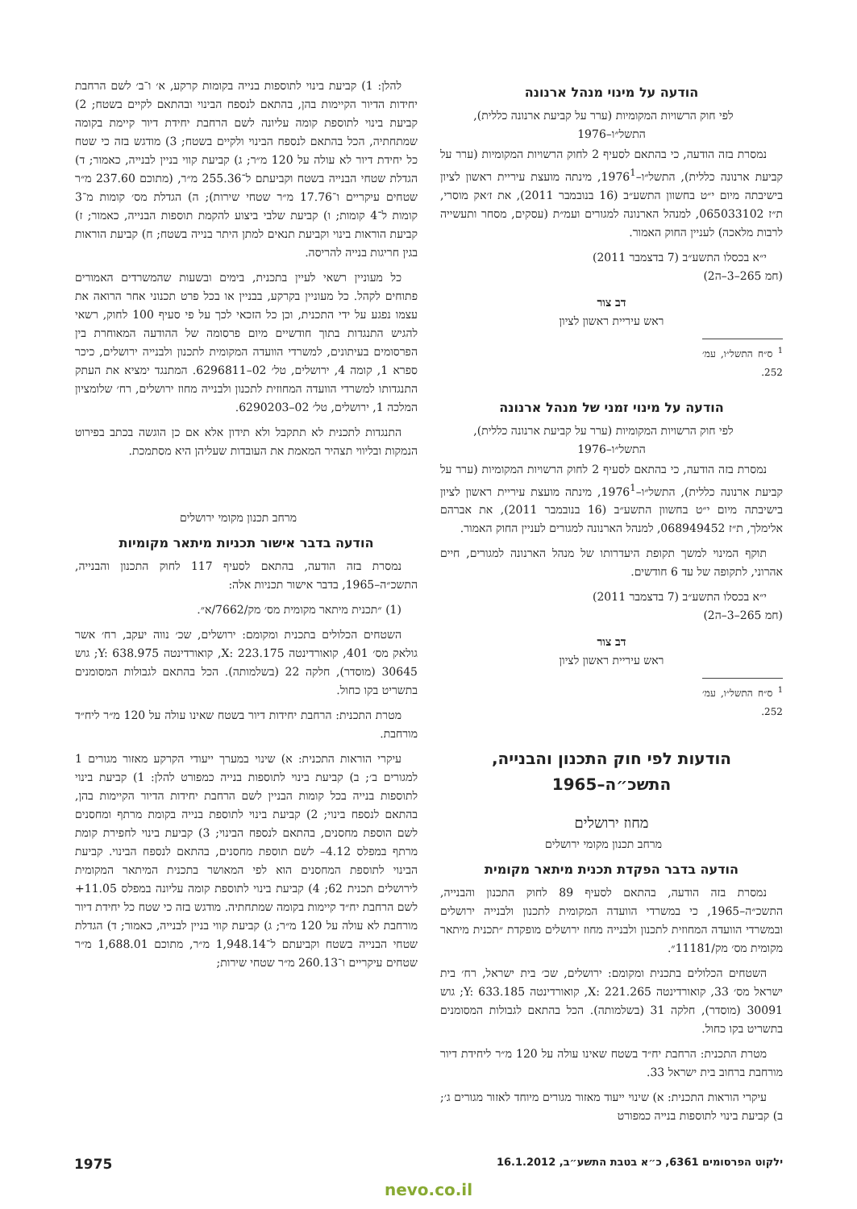הודעה על מינוי מנהל ארנונה
לפי חוק הרשויות המקומיות (ערר על קביעת ארנונה כללית), התשל״ו–1976
נמסרת בזה הודעה, כי בהתאם לסעיף 2 לחוק הרשויות המקומיות (ערר על קביעת ארנונה כללית), התשל״ו–1976<sup>1</sup>, מינתה מועצת עיריית ראשון לציון בישיבתה מיום י״ט בחשוון התשע״ב (16 בנובמבר 2011), את ז׳אק מוסרי, ת״ז 065033102, למנהל הארנונה למגורים ועמ״ת (עסקים, מסחר ותעשייה לרבות מלאכה) לעניין החוק האמור.
י״א בכסלו התשע״ב (7 בדצמבר 2011)
(חמ 265–3–ה2)
דב צור
ראש עיריית ראשון לציון
<sup>1</sup> ס״ח התשל״ו, עמ׳ 252.
הודעה על מינוי זמני של מנהל ארנונה
לפי חוק הרשויות המקומיות (ערר על קביעת ארנונה כללית), התשל״ו–1976
נמסרת בזה הודעה, כי בהתאם לסעיף 2 לחוק הרשויות המקומיות (ערר על קביעת ארנונה כללית), התשל״ו–1976<sup>1</sup>, מינתה מועצת עיריית ראשון לציון בישיבתה מיום י״ט בחשוון התשע״ב (16 בנובמבר 2011), את אברהם אלימלך, ת״ז 068949452, למנהל הארנונה למגורים לעניין החוק האמור.
תוקף המינוי למשך תקופת היעדרותו של מנהל הארנונה למגורים, חיים אהרוני, לתקופה של עד 6 חודשים.
י״א בכסלו התשע״ב (7 בדצמבר 2011)
(חמ 265–3–ה2)
דב צור
ראש עיריית ראשון לציון
<sup>1</sup> ס״ח התשל״ו, עמ׳ 252.
הודעות לפי חוק התכנון והבנייה,
התשכ״ה–1965
מחוז ירושלים
מרחב תכנון מקומי ירושלים
הודעה בדבר הפקדת תכנית מיתאר מקומית
נמסרת בזה הודעה, בהתאם לסעיף 89 לחוק התכנון והבנייה, התשכ״ה–1965, כי במשרדי הוועדה המקומית לתכנון ולבנייה ירושלים ובמשרדי הוועדה המחוזית לתכנון ולבנייה מחוז ירושלים מופקדת ״תכנית מיתאר מקומית מס׳ מק/11181״.
השטחים הכלולים בתכנית ומקומם: ירושלים, שכ׳ בית ישראל, רח׳ בית ישראל מס׳ 33, קואורדינטה X: 221.265, קואורדינטה Y: 633.185; גוש 30091 (מוסדר), חלקה 31 (בשלמותה). הכל בהתאם לגבולות המסומנים בתשריט בקו כחול.
מטרת התכנית: הרחבת יח״ד בשטח שאינו עולה על 120 מ״ר ליחידת דיור מורחבת ברחוב בית ישראל 33.
עיקרי הוראות התכנית: א) שינוי ייעוד מאזור מגורים מיוחד לאזור מגורים ג׳; ב) קביעת בינוי לתוספות בנייה כמפורט
להלן: 1) קביעת בינוי לתוספות בנייה בקומות קרקע, א׳ ו־ב׳ לשם הרחבת יחידות הדיור הקיימות בהן, בהתאם לנספח הבינוי ובהתאם לקיים בשטח; 2) קביעת בינוי לתוספת קומה עליונה לשם הרחבת יחידת דיור קיימת בקומה שמתחתיה, הכל בהתאם לנספח הבינוי ולקיים בשטח; 3) מודגש בזה כי שטח כל יחידת דיור לא עולה על 120 מ״ר; ג) קביעת קווי בניין לבנייה, כאמור; ד) הגדלת שטחי הבנייה בשטח וקביעתם ל־255.36 מ״ר, (מתוכם 237.60 מ״ר שטחים עיקריים ו־17.76 מ״ר שטחי שירות); ה) הגדלת מס׳ קומות מ־3 קומות ל־4 קומות; ו) קביעת שלבי ביצוע להקמת תוספות הבנייה, כאמור; ז) קביעת הוראות בינוי וקביעת תנאים למתן היתר בנייה בשטח; ח) קביעת הוראות בגין חריגות בנייה להריסה.
כל מעוניין רשאי לעיין בתכנית, בימים ובשעות שהמשרדים האמורים פתוחים לקהל. כל מעוניין בקרקע, בבניין או בכל פרט תכנוני אחר הרואה את עצמו נפגע על ידי התכנית, וכן כל הזכאי לכך על פי סעיף 100 לחוק, רשאי להגיש התנגדות בתוך חודשיים מיום פרסומה של ההודעה המאוחרת בין הפרסומים בעיתונים, למשרדי הוועדה המקומית לתכנון ולבנייה ירושלים, כיכר ספרא 1, קומה 4, ירושלים, טל׳ 02–6296811. המתנגד ימציא את העתק התנגדותו למשרדי הוועדה המחוזית לתכנון ולבנייה מחוז ירושלים, רח׳ שלומציון המלכה 1, ירושלים, טל׳ 02–6290203.
התנגדות לתכנית לא תתקבל ולא תידון אלא אם כן הוגשה בכתב בפירוט הנמקות ובליווי תצהיר המאמת את העובדות שעליהן היא מסתמכת.
מרחב תכנון מקומי ירושלים
הודעה בדבר אישור תכניות מיתאר מקומיות
נמסרת בזה הודעה, בהתאם לסעיף 117 לחוק התכנון והבנייה, התשכ״ה–1965, בדבר אישור תכניות אלה:
(1) ״תכנית מיתאר מקומית מס׳ מק/7662/א״.
השטחים הכלולים בתכנית ומקומם: ירושלים, שכ׳ נווה יעקב, רח׳ אשר גולאק מס׳ 401, קואורדינטה X: 223.175, קואורדינטה Y: 638.975; גוש 30645 (מוסדר), חלקה 22 (בשלמותה). הכל בהתאם לגבולות המסומנים בתשריט בקו כחול.
מטרת התכנית: הרחבת יחידות דיור בשטח שאינו עולה על 120 מ״ר ליח״ד מורחבת.
עיקרי הוראות התכנית: א) שינוי במערך ייעודי הקרקע מאזור מגורים 1 למגורים ב׳; ב) קביעת בינוי לתוספות בנייה כמפורט להלן: 1) קביעת בינוי לתוספות בנייה בכל קומות הבניין לשם הרחבת יחידות הדיור הקיימות בהן, בהתאם לנספח בינוי; 2) קביעת בינוי לתוספת בנייה בקומת מרתף ומחסנים לשם הוספת מחסנים, בהתאם לנספח הבינוי; 3) קביעת בינוי לחפירת קומת מרתף במפלס 4.12– לשם תוספת מחסנים, בהתאם לנספח הבינוי. קביעת הבינוי לתוספת המחסנים הוא לפי המאושר בתכנית המיתאר המקומית לירושלים תכנית 62; 4) קביעת בינוי לתוספת קומה עליונה במפלס 11.05+ לשם הרחבת יח״ד קיימות בקומה שמתחתיה. מודגש בזה כי שטח כל יחידת דיור מורחבת לא עולה על 120 מ״ר; ג) קביעת קווי בניין לבנייה, כאמור; ד) הגדלת שטחי הבנייה בשטח וקביעתם ל־1,948.14 מ״ר, מתוכם 1,688.01 מ״ר שטחים עיקריים ו־260.13 מ״ר שטחי שירות;
ילקוט הפרסומים 6361, כ״א בטבת התשע״ב, 16.1.2012 1975
nevo.co.il